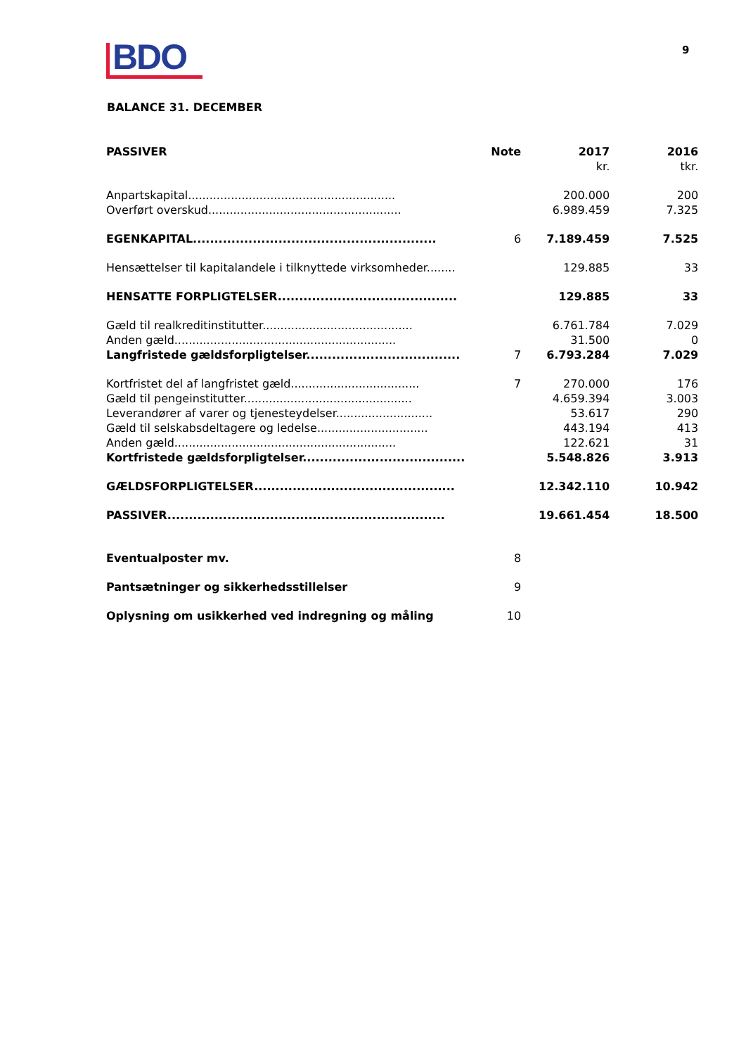BDO 9
BALANCE 31. DECEMBER
| PASSIVER | Note | 2017 | 2016 |
| --- | --- | --- | --- |
| | | kr. | tkr. |
| Anpartskapital.......................................................... | | 200.000 | 200 |
| Overført overskud...................................................... | | 6.989.459 | 7.325 |
| EGENKAPITAL......................................................... | 6 | 7.189.459 | 7.525 |
| Hensættelser til kapitalandele i tilknyttede virksomheder........ | | 129.885 | 33 |
| HENSATTE FORPLIGTELSER.......................................... | | 129.885 | 33 |
| Gæld til realkreditinstitutter.......................................... | | 6.761.784 | 7.029 |
| Anden gæld.............................................................. | | 31.500 | 0 |
| Langfristede gældsforpligtelser.................................... | 7 | 6.793.284 | 7.029 |
| Kortfristet del af langfristet gæld.................................... | 7 | 270.000 | 176 |
| Gæld til pengeinstitutter............................................... | | 4.659.394 | 3.003 |
| Leverandører af varer og tjenesteydelser........................... | | 53.617 | 290 |
| Gæld til selskabsdeltagere og ledelse............................... | | 443.194 | 413 |
| Anden gæld.............................................................. | | 122.621 | 31 |
| Kortfristede gældsforpligtelser...................................... | | 5.548.826 | 3.913 |
| GÆLDSFORPLIGTELSER............................................... | | 12.342.110 | 10.942 |
| PASSIVER................................................................. | | 19.661.454 | 18.500 |
| Eventualposter mv. | 8 | | |
| Pantsætninger og sikkerhedsstillelser | 9 | | |
| Oplysning om usikkerhed ved indregning og måling | 10 | | |